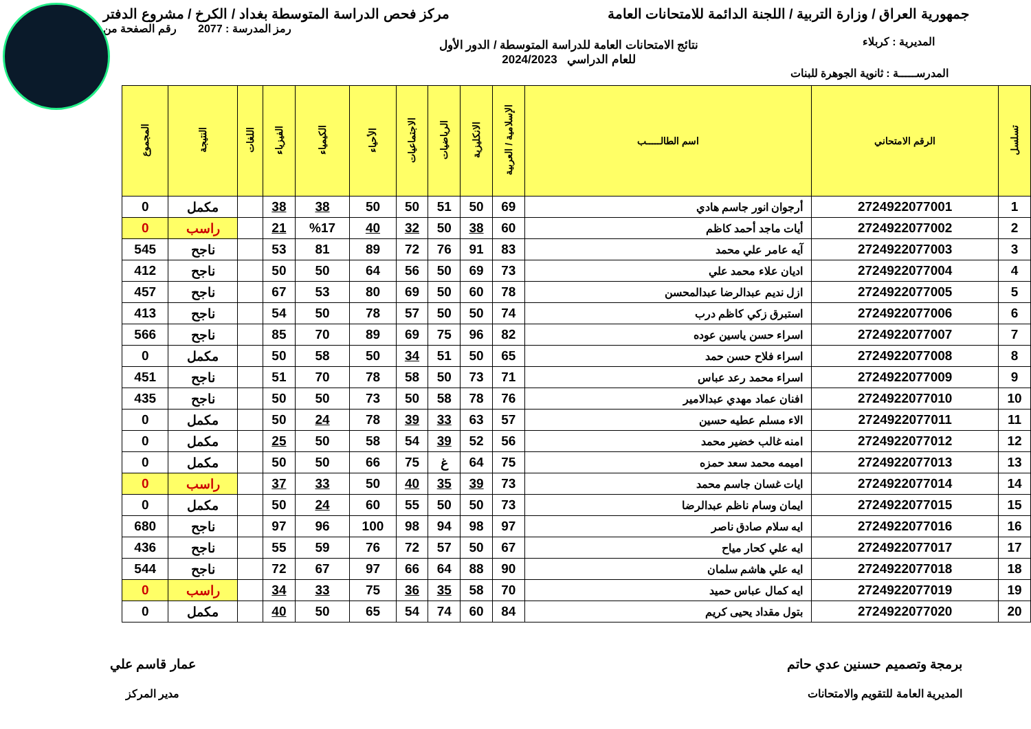جمهورية العراق / وزارة التربية / اللجنة الدائمة للامتحانات العامة
مركز فحص الدراسة المتوسطة بغداد / الكرخ / مشروع الدفتر
رمز المدرسة : 2077 رقم الصفحة من
المديرية : كربلاء
نتائج الامتحانات العامة للدراسة المتوسطة / الدور الأول
للعام الدراسي 2024/2023
المدرســـــة : ثانوية الجوهرة للبنات
| تسلسل | الرقم الامتحاني | اسم الطالـــــب | الإسلامية / العربية | الانكليزية | الرياضيات | الاجتماعيات | الأحياء | الكيمياء | الفيزياء | اللغات | النتيجة | المجموع |
| --- | --- | --- | --- | --- | --- | --- | --- | --- | --- | --- | --- | --- |
| 1 | 2724922077001 | أرجوان انور جاسم هادي | 69 | 50 | 51 | 50 | 50 | 38 | 38 | | مكمل | 0 |
| 2 | 2724922077002 | أيات ماجد أحمد كاظم | 60 | 38 | 50 | 32 | 40 | %17 | 21 | | راسب | 0 |
| 3 | 2724922077003 | آيه عامر علي محمد | 83 | 91 | 76 | 72 | 89 | 81 | 53 | | ناجح | 545 |
| 4 | 2724922077004 | اديان علاء محمد علي | 73 | 69 | 50 | 56 | 64 | 50 | 50 | | ناجح | 412 |
| 5 | 2724922077005 | ازل نديم عبدالرضا عبدالمحسن | 78 | 60 | 50 | 69 | 80 | 53 | 67 | | ناجح | 457 |
| 6 | 2724922077006 | استبرق زكي كاظم درب | 74 | 50 | 50 | 57 | 78 | 50 | 54 | | ناجح | 413 |
| 7 | 2724922077007 | اسراء حسن ياسين عوده | 82 | 96 | 75 | 69 | 89 | 70 | 85 | | ناجح | 566 |
| 8 | 2724922077008 | اسراء فلاح حسن حمد | 65 | 50 | 51 | 34 | 50 | 58 | 50 | | مكمل | 0 |
| 9 | 2724922077009 | اسراء محمد رعد عباس | 71 | 73 | 50 | 58 | 78 | 70 | 51 | | ناجح | 451 |
| 10 | 2724922077010 | افنان عماد مهدي عبدالامير | 76 | 78 | 58 | 50 | 73 | 50 | 50 | | ناجح | 435 |
| 11 | 2724922077011 | الاء مسلم عطيه حسين | 57 | 63 | 33 | 39 | 78 | 24 | 50 | | مكمل | 0 |
| 12 | 2724922077012 | امنه غالب خضير محمد | 56 | 52 | 39 | 54 | 58 | 50 | 25 | | مكمل | 0 |
| 13 | 2724922077013 | اميمه محمد سعد حمزه | 75 | 64 | غ | 75 | 66 | 50 | 50 | | مكمل | 0 |
| 14 | 2724922077014 | ايات غسان جاسم محمد | 73 | 39 | 35 | 40 | 50 | 33 | 37 | | راسب | 0 |
| 15 | 2724922077015 | ايمان وسام ناظم عبدالرضا | 73 | 50 | 50 | 55 | 60 | 24 | 50 | | مكمل | 0 |
| 16 | 2724922077016 | ايه سلام صادق ناصر | 97 | 98 | 94 | 98 | 100 | 96 | 97 | | ناجح | 680 |
| 17 | 2724922077017 | ايه علي كحار مياح | 67 | 50 | 57 | 72 | 76 | 59 | 55 | | ناجح | 436 |
| 18 | 2724922077018 | ايه علي هاشم سلمان | 90 | 88 | 64 | 66 | 97 | 67 | 72 | | ناجح | 544 |
| 19 | 2724922077019 | ايه كمال عباس حميد | 70 | 58 | 35 | 36 | 75 | 33 | 34 | | راسب | 0 |
| 20 | 2724922077020 | بتول مقداد يحيى كريم | 84 | 60 | 74 | 54 | 65 | 50 | 40 | | مكمل | 0 |
برمجة وتصميم حسنين عدي حاتم
المديرية العامة للتقويم والامتحانات
عمار قاسم علي
مدير المركز